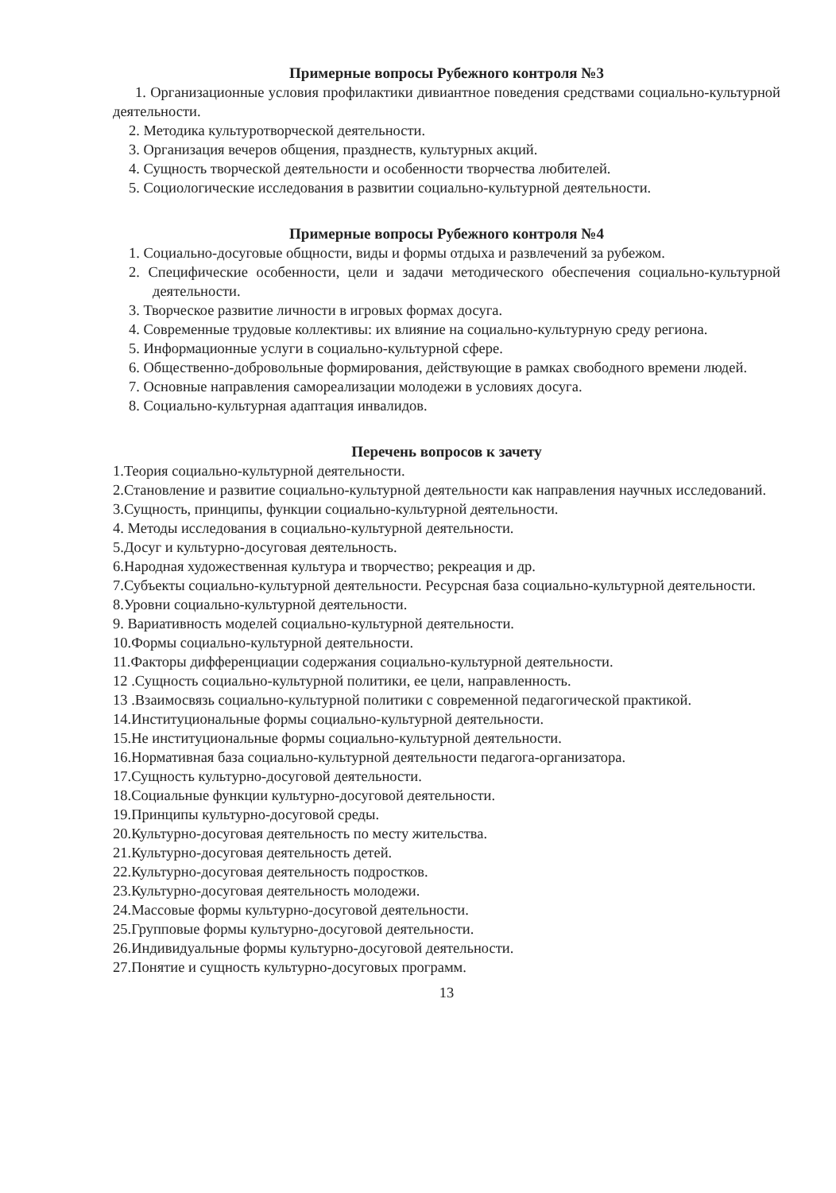Примерные вопросы Рубежного контроля №3
1. Организационные условия профилактики дивиантное поведения средствами социально-культурной деятельности.
2. Методика культуротворческой деятельности.
3. Организация вечеров общения, празднеств, культурных акций.
4. Сущность творческой деятельности и особенности творчества любителей.
5. Социологические исследования в развитии социально-культурной деятельности.
Примерные вопросы Рубежного контроля №4
1. Социально-досуговые общности, виды и формы отдыха и развлечений за рубежом.
2. Специфические особенности, цели и задачи методического обеспечения социально-культурной деятельности.
3. Творческое развитие личности в игровых формах досуга.
4. Современные трудовые коллективы: их влияние на социально-культурную среду региона.
5. Информационные услуги в социально-культурной сфере.
6. Общественно-добровольные формирования, действующие в рамках свободного времени людей.
7. Основные направления самореализации молодежи в условиях досуга.
8. Социально-культурная адаптация инвалидов.
Перечень вопросов к зачету
1.Теория социально-культурной деятельности.
2.Становление и развитие социально-культурной деятельности как направления научных исследований.
3.Сущность, принципы, функции социально-культурной деятельности.
4. Методы исследования в социально-культурной деятельности.
5.Досуг и культурно-досуговая деятельность.
6.Народная художественная культура и творчество; рекреация и др.
7.Субъекты социально-культурной деятельности. Ресурсная база социально-культурной деятельности.
8.Уровни социально-культурной деятельности.
9. Вариативность моделей социально-культурной деятельности.
10.Формы социально-культурной деятельности.
11.Факторы дифференциации содержания социально-культурной деятельности.
12 .Сущность социально-культурной политики, ее цели, направленность.
13 .Взаимосвязь социально-культурной политики с современной педагогической практикой.
14.Институциональные формы социально-культурной деятельности.
15.Не институциональные формы социально-культурной деятельности.
16.Нормативная база социально-культурной деятельности педагога-организатора.
17.Сущность культурно-досуговой деятельности.
18.Социальные функции культурно-досуговой деятельности.
19.Принципы культурно-досуговой среды.
20.Культурно-досуговая деятельность по месту жительства.
21.Культурно-досуговая деятельность детей.
22.Культурно-досуговая деятельность подростков.
23.Культурно-досуговая деятельность молодежи.
24.Массовые формы культурно-досуговой деятельности.
25.Групповые формы культурно-досуговой деятельности.
26.Индивидуальные формы культурно-досуговой деятельности.
27.Понятие и сущность культурно-досуговых программ.
13